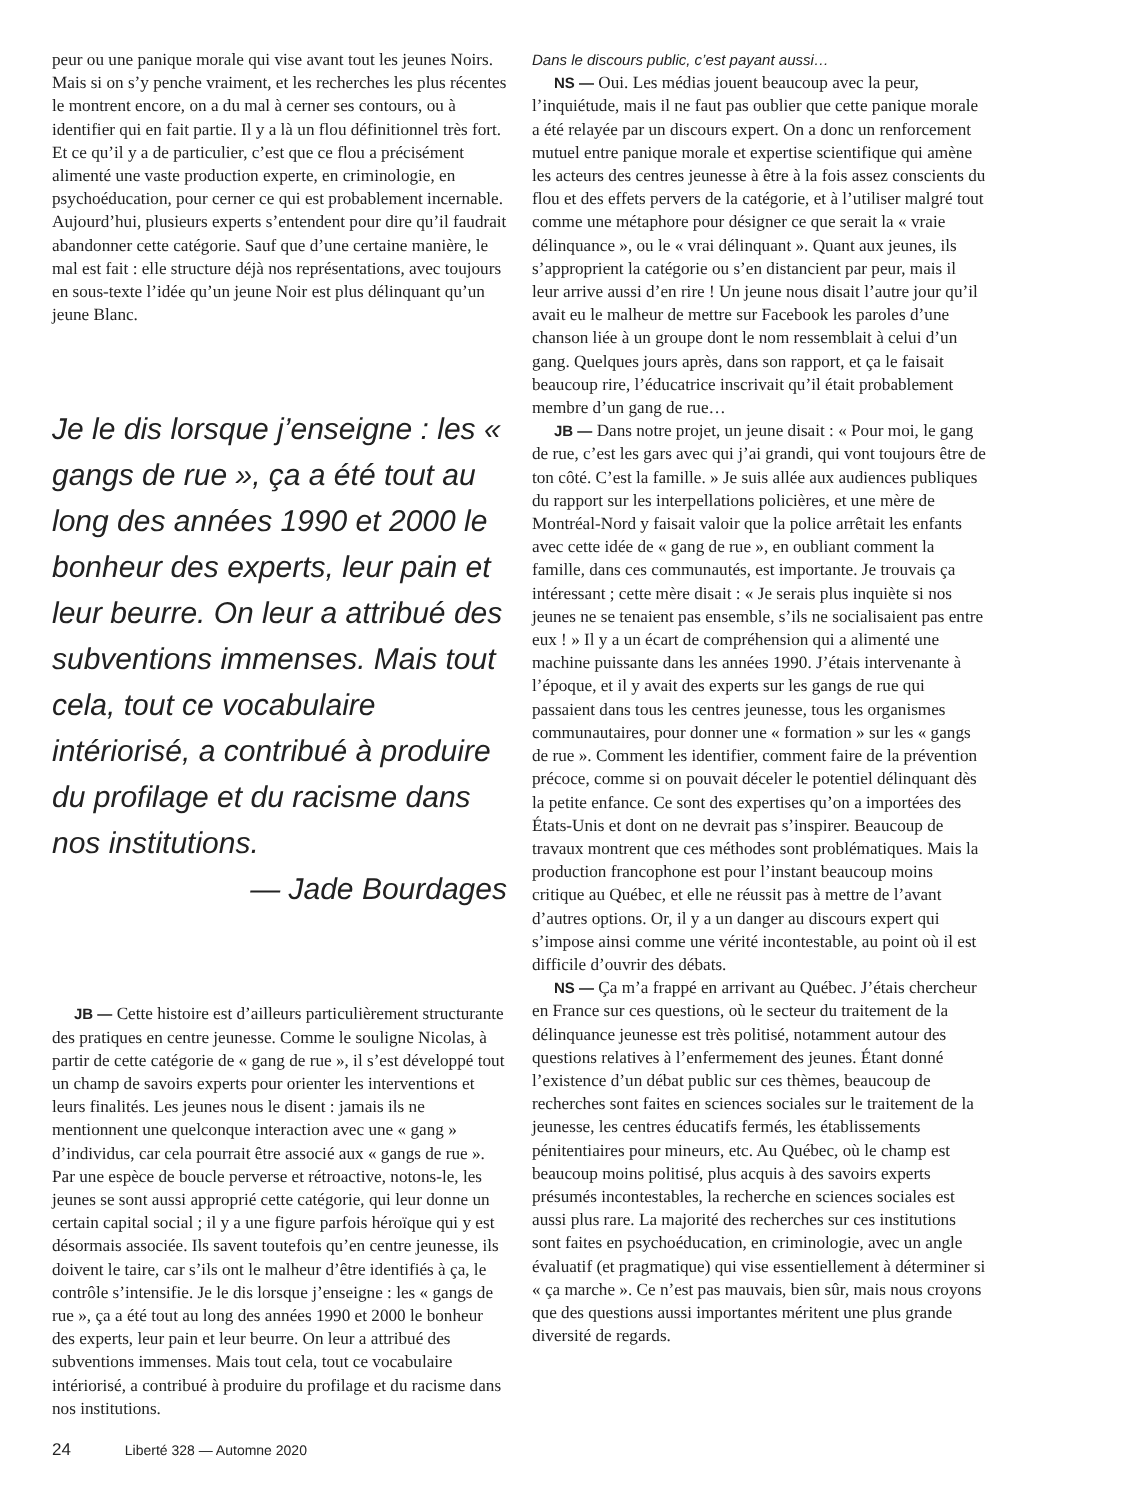peur ou une panique morale qui vise avant tout les jeunes Noirs. Mais si on s’y penche vraiment, et les recherches les plus récentes le montrent encore, on a du mal à cerner ses contours, ou à identifier qui en fait partie. Il y a là un flou définitionnel très fort. Et ce qu’il y a de particulier, c’est que ce flou a précisément alimenté une vaste production experte, en criminologie, en psychoéducation, pour cerner ce qui est probablement incernable. Aujourd’hui, plusieurs experts s’entendent pour dire qu’il faudrait abandonner cette catégorie. Sauf que d’une certaine manière, le mal est fait : elle structure déjà nos représentations, avec toujours en sous-texte l’idée qu’un jeune Noir est plus délinquant qu’un jeune Blanc.
Je le dis lorsque j’enseigne : les « gangs de rue », ça a été tout au long des années 1990 et 2000 le bonheur des experts, leur pain et leur beurre. On leur a attribué des subventions immenses. Mais tout cela, tout ce vocabulaire intériorisé, a contribué à produire du profilage et du racisme dans nos institutions.
— Jade Bourdages
JB — Cette histoire est d’ailleurs particulièrement structurante des pratiques en centre jeunesse. Comme le souligne Nicolas, à partir de cette catégorie de « gang de rue », il s’est développé tout un champ de savoirs experts pour orienter les interventions et leurs finalités. Les jeunes nous le disent : jamais ils ne mentionnent une quelconque interaction avec une « gang » d’individus, car cela pourrait être associé aux « gangs de rue ». Par une espèce de boucle perverse et rétroactive, notons-le, les jeunes se sont aussi approprié cette catégorie, qui leur donne un certain capital social ; il y a une figure parfois héroïque qui y est désormais associée. Ils savent toutefois qu’en centre jeunesse, ils doivent le taire, car s’ils ont le malheur d’être identifiés à ça, le contrôle s’intensifie. Je le dis lorsque j’enseigne : les « gangs de rue », ça a été tout au long des années 1990 et 2000 le bonheur des experts, leur pain et leur beurre. On leur a attribué des subventions immenses. Mais tout cela, tout ce vocabulaire intériorisé, a contribué à produire du profilage et du racisme dans nos institutions.
Dans le discours public, c’est payant aussi…
NS — Oui. Les médias jouent beaucoup avec la peur, l’inquiétude, mais il ne faut pas oublier que cette panique morale a été relayée par un discours expert. On a donc un renforcement mutuel entre panique morale et expertise scientifique qui amène les acteurs des centres jeunesse à être à la fois assez conscients du flou et des effets pervers de la catégorie, et à l’utiliser malgré tout comme une métaphore pour désigner ce que serait la « vraie délinquance », ou le « vrai délinquant ». Quant aux jeunes, ils s’approprient la catégorie ou s’en distancient par peur, mais il leur arrive aussi d’en rire ! Un jeune nous disait l’autre jour qu’il avait eu le malheur de mettre sur Facebook les paroles d’une chanson liée à un groupe dont le nom ressemblait à celui d’un gang. Quelques jours après, dans son rapport, et ça le faisait beaucoup rire, l’éducatrice inscrivait qu’il était probablement membre d’un gang de rue…
JB — Dans notre projet, un jeune disait : « Pour moi, le gang de rue, c’est les gars avec qui j’ai grandi, qui vont toujours être de ton côté. C’est la famille. » Je suis allée aux audiences publiques du rapport sur les interpellations policières, et une mère de Montréal-Nord y faisait valoir que la police arrêtait les enfants avec cette idée de « gang de rue », en oubliant comment la famille, dans ces communautés, est importante. Je trouvais ça intéressant ; cette mère disait : « Je serais plus inquiète si nos jeunes ne se tenaient pas ensemble, s’ils ne socialisaient pas entre eux ! » Il y a un écart de compréhension qui a alimenté une machine puissante dans les années 1990. J’étais intervenante à l’époque, et il y avait des experts sur les gangs de rue qui passaient dans tous les centres jeunesse, tous les organismes communautaires, pour donner une « formation » sur les « gangs de rue ». Comment les identifier, comment faire de la prévention précoce, comme si on pouvait déceler le potentiel délinquant dès la petite enfance. Ce sont des expertises qu’on a importées des États-Unis et dont on ne devrait pas s’inspirer. Beaucoup de travaux montrent que ces méthodes sont problématiques. Mais la production francophone est pour l’instant beaucoup moins critique au Québec, et elle ne réussit pas à mettre de l’avant d’autres options. Or, il y a un danger au discours expert qui s’impose ainsi comme une vérité incontestable, au point où il est difficile d’ouvrir des débats.
NS — Ça m’a frappé en arrivant au Québec. J’étais chercheur en France sur ces questions, où le secteur du traitement de la délinquance jeunesse est très politisé, notamment autour des questions relatives à l’enfermement des jeunes. Étant donné l’existence d’un débat public sur ces thèmes, beaucoup de recherches sont faites en sciences sociales sur le traitement de la jeunesse, les centres éducatifs fermés, les établissements pénitentiaires pour mineurs, etc. Au Québec, où le champ est beaucoup moins politisé, plus acquis à des savoirs experts présumés incontestables, la recherche en sciences sociales est aussi plus rare. La majorité des recherches sur ces institutions sont faites en psychoéducation, en criminologie, avec un angle évaluatif (et pragmatique) qui vise essentiellement à déterminer si « ça marche ». Ce n’est pas mauvais, bien sûr, mais nous croyons que des questions aussi importantes méritent une plus grande diversité de regards.
24 Liberté 328 — Automne 2020